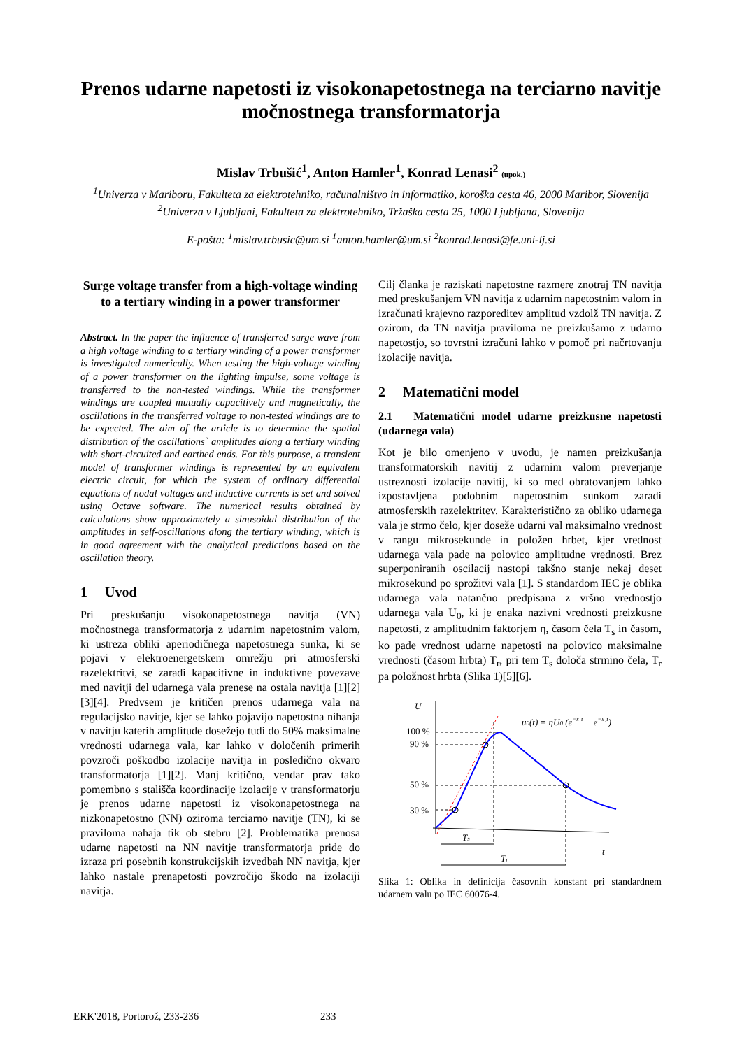Prenos udarne napetosti iz visokonapetostnega na terciarno navitje močnostnega transformatorja
Mislav Trbušić<sup>1</sup>, Anton Hamler<sup>1</sup>, Konrad Lenasi<sup>2</sup> (upok.)
<sup>1</sup> Univerza v Mariboru, Fakulteta za elektrotehniko, računalništvo in informatiko, koroška cesta 46, 2000 Maribor, Slovenija
<sup>2</sup> Univerza v Ljubljani, Fakulteta za elektrotehniko, Tržaška cesta 25, 1000 Ljubljana, Slovenija
E-pošta: <sup>1</sup>mislav.trbusic@um.si <sup>1</sup>anton.hamler@um.si <sup>2</sup>konrad.lenasi@fe.uni-lj.si
Surge voltage transfer from a high-voltage winding to a tertiary winding in a power transformer
Abstract. In the paper the influence of transferred surge wave from a high voltage winding to a tertiary winding of a power transformer is investigated numerically. When testing the high-voltage winding of a power transformer on the lighting impulse, some voltage is transferred to the non-tested windings. While the transformer windings are coupled mutually capacitively and magnetically, the oscillations in the transferred voltage to non-tested windings are to be expected. The aim of the article is to determine the spatial distribution of the oscillations` amplitudes along a tertiary winding with short-circuited and earthed ends. For this purpose, a transient model of transformer windings is represented by an equivalent electric circuit, for which the system of ordinary differential equations of nodal voltages and inductive currents is set and solved using Octave software. The numerical results obtained by calculations show approximately a sinusoidal distribution of the amplitudes in self-oscillations along the tertiary winding, which is in good agreement with the analytical predictions based on the oscillation theory.
1 Uvod
Pri preskušanju visokonapetostnega navitja (VN) močnostnega transformatorja z udarnim napetostnim valom, ki ustreza obliki aperiodičnega napetostnega sunka, ki se pojavi v elektroenergetskem omrežju pri atmosferski razelektritvi, se zaradi kapacitivne in induktivne povezave med navitji del udarnega vala prenese na ostala navitja [1][2][3][4]. Predvsem je kritičen prenos udarnega vala na regulacijsko navitje, kjer se lahko pojavijo napetostna nihanja v navitju katerih amplitude dosežejo tudi do 50% maksimalne vrednosti udarnega vala, kar lahko v določenih primerih povzroči poškodbo izolacije navitja in posledično okvaro transformatorja [1][2]. Manj kritično, vendar prav tako pomembno s stališča koordinacije izolacije v transformatorju je prenos udarne napetosti iz visokonapetostnega na nizkonapetostno (NN) oziroma terciarno navitje (TN), ki se praviloma nahaja tik ob stebru [2]. Problematika prenosa udarne napetosti na NN navitje transformatorja pride do izraza pri posebnih konstrukcijskih izvedbah NN navitja, kjer lahko nastale prenapetosti povzročijo škodo na izolaciji navitja.
Cilj članka je raziskati napetostne razmere znotraj TN navitja med preskušanjem VN navitja z udarnim napetostnim valom in izračunati krajevno razporeditev amplitud vzdolž TN navitja. Z ozirom, da TN navitja praviloma ne preizkušamo z udarno napetostjo, so tovrstni izračuni lahko v pomoč pri načrtovanju izolacije navitja.
2 Matematični model
2.1 Matematični model udarne preizkusne napetosti (udarnega vala)
Kot je bilo omenjeno v uvodu, je namen preizkušanja transformatorskih navitij z udarnim valom preverjanje ustreznosti izolacije navitij, ki so med obratovanjem lahko izpostavljena podobnim napetostnim sunkom zaradi atmosferskih razelektritev. Karakteristično za obliko udarnega vala je strmo čelo, kjer doseže udarni val maksimalno vrednost v rangu mikrosekunde in položen hrbet, kjer vrednost udarnega vala pade na polovico amplitudne vrednosti. Brez superponiranih oscilacij nastopi takšno stanje nekaj deset mikrosekund po sprožitvi vala [1]. S standardom IEC je oblika udarnega vala natančno predpisana z vršno vrednostjo udarnega vala U<sub>0</sub>, ki je enaka nazivni vrednosti preizkusne napetosti, z amplitudnim faktorjem η, časom čela T<sub>s</sub> in časom, ko pade vrednost udarne napetosti na polovico maksimalne vrednosti (časom hrbta) T<sub>r</sub>, pri tem T<sub>s</sub> določa strmino čela, T<sub>r</sub> pa položnost hrbta (Slika 1)[5][6].
U
t
100 %
90 %
50 %
30 %
Ts
Tr
u0(t) = ηU0 (e−s₁t − e−s₂t)
Slika 1: Oblika in definicija časovnih konstant pri standardnem udarnem valu po IEC 60076-4.
ERK'2018, Portorož, 233-236 233